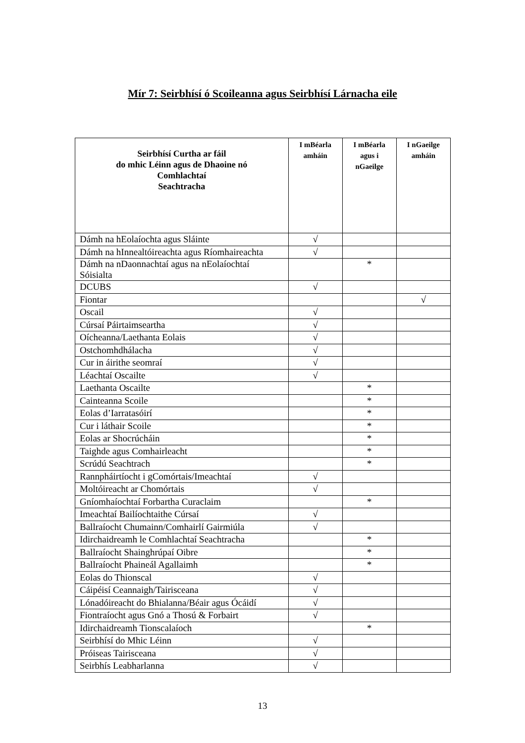Mír 7: Seirbhísí ó Scoileanna agus Seirbhísí Lárnacha eile
| Seirbhísí Curtha ar fáil do mhic Léinn agus de Dhaoine nó Comhlachtaí Seachtracha | I mBéarla amháin | I mBéarla agus i nGaeilge | I nGaeilge amháin |
| --- | --- | --- | --- |
| Dámh na hEolaíochta agus Sláinte | √ | | |
| Dámh na hInnealtóireachta agus Ríomhaireachta | √ | | |
| Dámh na nDaonnachtaí agus na nEolaíochtaí Sóisialta | | * | |
| DCUBS | √ | | |
| Fiontar | | | √ |
| Oscail | √ | | |
| Cúrsaí Páirtaimseartha | √ | | |
| Oícheanna/Laethanta Eolais | √ | | |
| Ostchomhdhálacha | √ | | |
| Cur in áirithe seomraí | √ | | |
| Léachtaí Oscailte | √ | | |
| Laethanta Oscailte | | * | |
| Cainteanna Scoile | | * | |
| Eolas d’Iarratasóirí | | * | |
| Cur i láthair Scoile | | * | |
| Eolas ar Shocrúcháin | | * | |
| Taighde agus Comhairleacht | | * | |
| Scrúdú Seachtrach | | * | |
| Rannpháirtíocht i gComórtais/Imeachtaí | √ | | |
| Moltóireacht ar Chomórtais | √ | | |
| Gníomhaíochtaí Forbartha Curaclaim | | * | |
| Imeachtaí Bailíochtaithe Cúrsaí | √ | | |
| Ballraíocht Chumainn/Comhairlí Gairmiúla | √ | | |
| Idirchaidreamh le Comhlachtaí Seachtracha | | * | |
| Ballraíocht Shainghrúpaí Oibre | | * | |
| Ballraíocht Phaineál Agallaimh | | * | |
| Eolas do Thionscal | √ | | |
| Cáipéisí Ceannaigh/Tairisceana | √ | | |
| Lónadóireacht do Bhialanna/Béair agus Ócáidí | √ | | |
| Fiontraíocht agus Gnó a Thosú & Forbairt | √ | | |
| Idirchaidreamh Tionscalaíoch | | * | |
| Seirbhísí do Mhic Léinn | √ | | |
| Próiseas Tairisceana | √ | | |
| Seirbhís Leabharlanna | √ | | |
13